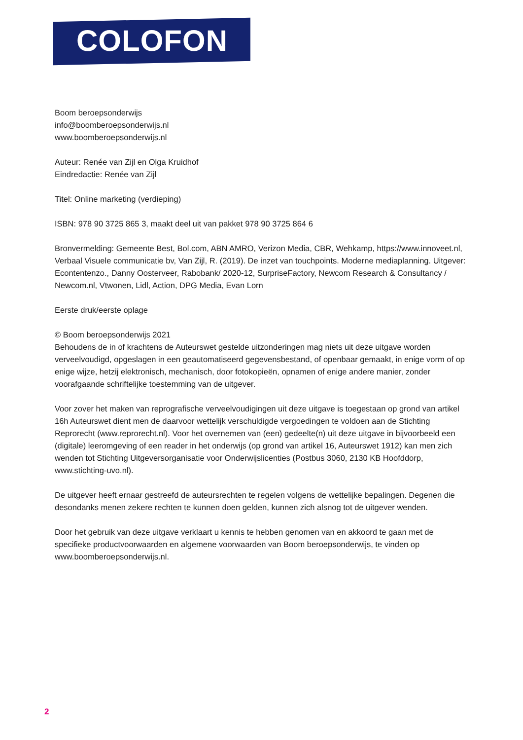COLOFON
Boom beroepsonderwijs
info@boomberoepsonderwijs.nl
www.boomberoepsonderwijs.nl
Auteur: Renée van Zijl en Olga Kruidhof
Eindredactie: Renée van Zijl
Titel: Online marketing (verdieping)
ISBN: 978 90 3725 865 3, maakt deel uit van pakket 978 90 3725 864 6
Bronvermelding: Gemeente Best, Bol.com, ABN AMRO, Verizon Media, CBR, Wehkamp, https://www.innoveet.nl, Verbaal Visuele communicatie bv, Van Zijl, R. (2019). De inzet van touchpoints. Moderne mediaplanning. Uitgever: Econtentenzo., Danny Oosterveer, Rabobank/ 2020-12, SurpriseFactory, Newcom Research & Consultancy / Newcom.nl, Vtwonen, Lidl, Action, DPG Media, Evan Lorn
Eerste druk/eerste oplage
© Boom beroepsonderwijs 2021
Behoudens de in of krachtens de Auteurswet gestelde uitzonderingen mag niets uit deze uitgave worden verveelvoudigd, opgeslagen in een geautomatiseerd gegevensbestand, of openbaar gemaakt, in enige vorm of op enige wijze, hetzij elektronisch, mechanisch, door fotokopieën, opnamen of enige andere manier, zonder voorafgaande schriftelijke toestemming van de uitgever.
Voor zover het maken van reprografische verveelvoudigingen uit deze uitgave is toegestaan op grond van artikel 16h Auteurswet dient men de daarvoor wettelijk verschuldigde vergoedingen te voldoen aan de Stichting Reprorecht (www.reprorecht.nl). Voor het overnemen van (een) gedeelte(n) uit deze uitgave in bijvoorbeeld een (digitale) leeromgeving of een reader in het onderwijs (op grond van artikel 16, Auteurswet 1912) kan men zich wenden tot Stichting Uitgeversorganisatie voor Onderwijslicenties (Postbus 3060, 2130 KB Hoofddorp, www.stichting-uvo.nl).
De uitgever heeft ernaar gestreefd de auteursrechten te regelen volgens de wettelijke bepalingen. Degenen die desondanks menen zekere rechten te kunnen doen gelden, kunnen zich alsnog tot de uitgever wenden.
Door het gebruik van deze uitgave verklaart u kennis te hebben genomen van en akkoord te gaan met de specifieke productvoorwaarden en algemene voorwaarden van Boom beroepsonderwijs, te vinden op www.boomberoepsonderwijs.nl.
2